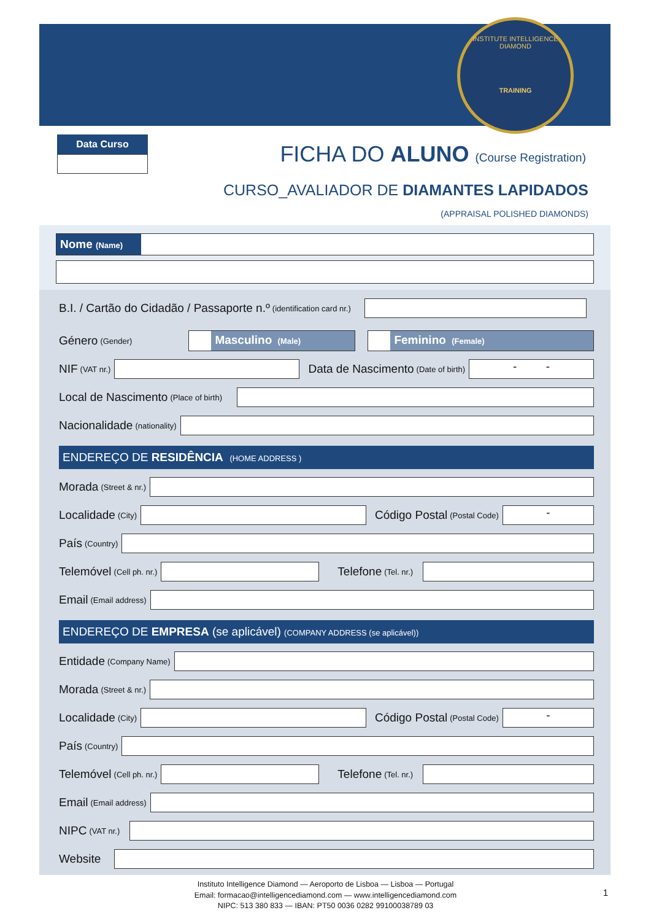INSTITUTE INTELLIGENCE DIAMOND
TRAINING
Data Curso
FICHA DO ALUNO (Course Registration)
CURSO_AVALIADOR DE DIAMANTES LAPIDADOS
(APPRAISAL POLISHED DIAMONDS)
Nome (Name)
B.I. / Cartão do Cidadão / Passaporte n.º (identification card nr.)
Género (Gender)
Masculino (Male)
Feminino (Female)
NIF (VAT nr.)
Data de Nascimento (Date of birth)
- -
Local de Nascimento (Place of birth)
Nacionalidade (nationality)
ENDEREÇO DE RESIDÊNCIA (HOME ADDRESS )
Morada (Street & nr.)
Localidade (City)
Código Postal (Postal Code)
-
País (Country)
Telemóvel (Cell ph. nr.)
Telefone (Tel. nr.)
Email (Email address)
ENDEREÇO DE EMPRESA (se aplicável) (COMPANY ADDRESS (se aplicável))
Entidade (Company Name)
Morada (Street & nr.)
Localidade (City)
Código Postal (Postal Code)
-
País (Country)
Telemóvel (Cell ph. nr.)
Telefone (Tel. nr.)
Email (Email address)
NIPC (VAT nr.)
Website
Instituto Intelligence Diamond — Aeroporto de Lisboa — Lisboa — Portugal
Email: formacao@intelligencediamond.com — www.intelligencediamond.com
NIPC: 513 380 833 — IBAN: PT50 0036 0282 99100038789 03
1